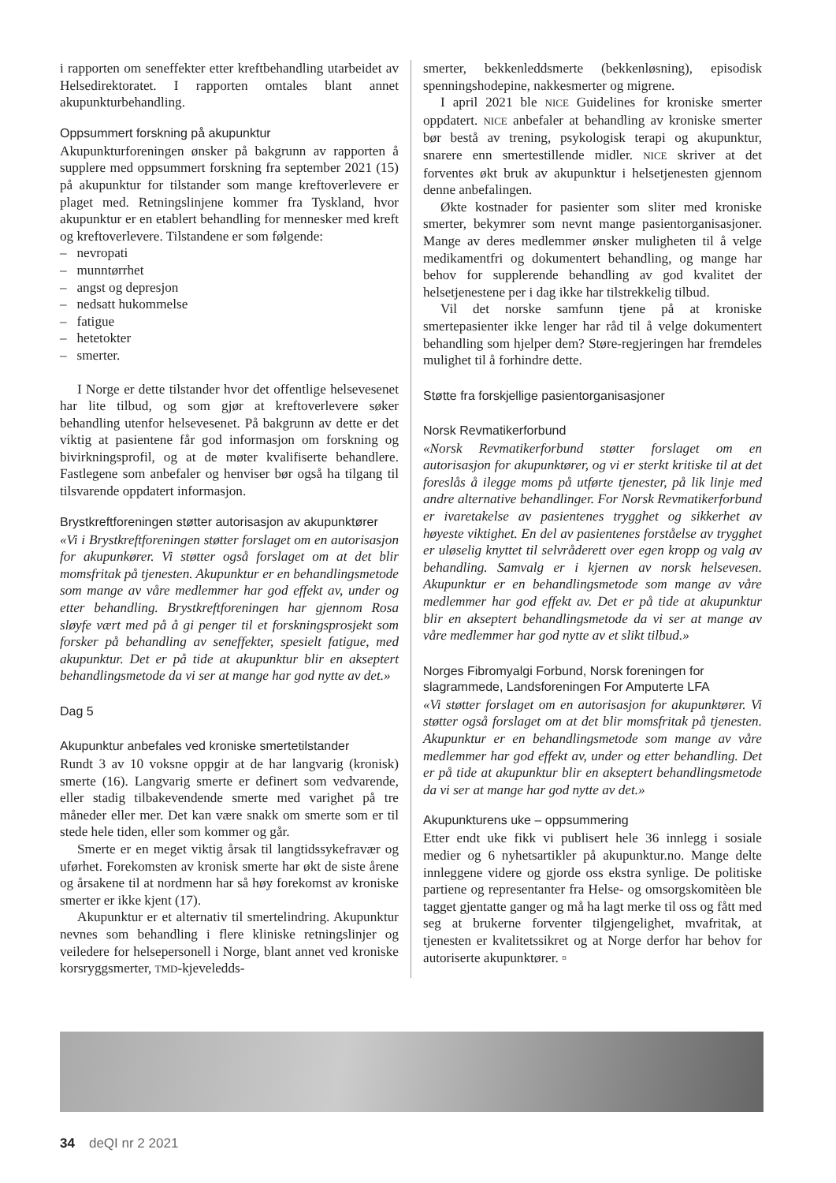i rapporten om seneffekter etter kreftbehandling utarbeidet av Helsedirektoratet. I rapporten omtales blant annet akupunkturbehandling.
Oppsummert forskning på akupunktur
Akupunkturforeningen ønsker på bakgrunn av rapporten å supplere med oppsummert forskning fra september 2021 (15) på akupunktur for tilstander som mange kreftoverlevere er plaget med. Retningslinjene kommer fra Tyskland, hvor akupunktur er en etablert behandling for mennesker med kreft og kreftoverlevere. Tilstandene er som følgende:
– nevropati
– munntørrhet
– angst og depresjon
– nedsatt hukommelse
– fatigue
– hetetokter
– smerter.
I Norge er dette tilstander hvor det offentlige helsevesenet har lite tilbud, og som gjør at kreftoverlevere søker behandling utenfor helsevesenet. På bakgrunn av dette er det viktig at pasientene får god informasjon om forskning og bivirkningsprofil, og at de møter kvalifiserte behandlere. Fastlegene som anbefaler og henviser bør også ha tilgang til tilsvarende oppdatert informasjon.
Brystkreftforeningen støtter autorisasjon av akupunktører
«Vi i Brystkreftforeningen støtter forslaget om en autorisasjon for akupunkører. Vi støtter også forslaget om at det blir momsfritak på tjenesten. Akupunktur er en behandlingsmetode som mange av våre medlemmer har god effekt av, under og etter behandling. Brystkreftforeningen har gjennom Rosa sløyfe vært med på å gi penger til et forskningsprosjekt som forsker på behandling av seneffekter, spesielt fatigue, med akupunktur. Det er på tide at akupunktur blir en akseptert behandlingsmetode da vi ser at mange har god nytte av det.»
Dag 5
Akupunktur anbefales ved kroniske smertetilstander
Rundt 3 av 10 voksne oppgir at de har langvarig (kronisk) smerte (16). Langvarig smerte er definert som vedvarende, eller stadig tilbakevendende smerte med varighet på tre måneder eller mer. Det kan være snakk om smerte som er til stede hele tiden, eller som kommer og går.
Smerte er en meget viktig årsak til langtidssykefravær og uførhet. Forekomsten av kronisk smerte har økt de siste årene og årsakene til at nordmenn har så høy forekomst av kroniske smerter er ikke kjent (17).
Akupunktur er et alternativ til smertelindring. Akupunktur nevnes som behandling i flere kliniske retningslinjer og veiledere for helsepersonell i Norge, blant annet ved kroniske korsryggsmerter, TMD-kjeveledds-
smerter, bekkenleddsmerte (bekkenløsning), episodisk spenningshodepine, nakkesmerter og migrene.
I april 2021 ble NICE Guidelines for kroniske smerter oppdatert. NICE anbefaler at behandling av kroniske smerter bør bestå av trening, psykologisk terapi og akupunktur, snarere enn smertestillende midler. NICE skriver at det forventes økt bruk av akupunktur i helsetjenesten gjennom denne anbefalingen.
Økte kostnader for pasienter som sliter med kroniske smerter, bekymrer som nevnt mange pasientorganisasjoner. Mange av deres medlemmer ønsker muligheten til å velge medikamentfri og dokumentert behandling, og mange har behov for supplerende behandling av god kvalitet der helsetjenestene per i dag ikke har tilstrekkelig tilbud.
Vil det norske samfunn tjene på at kroniske smertepasienter ikke lenger har råd til å velge dokumentert behandling som hjelper dem? Støre-regjeringen har fremdeles mulighet til å forhindre dette.
Støtte fra forskjellige pasientorganisasjoner
Norsk Revmatikerforbund
«Norsk Revmatikerforbund støtter forslaget om en autorisasjon for akupunktører, og vi er sterkt kritiske til at det foreslås å ilegge moms på utførte tjenester, på lik linje med andre alternative behandlinger. For Norsk Revmatikerforbund er ivaretakelse av pasientenes trygghet og sikkerhet av høyeste viktighet. En del av pasientenes forståelse av trygghet er uløselig knyttet til selvråderett over egen kropp og valg av behandling. Samvalg er i kjernen av norsk helsevesen. Akupunktur er en behandlingsmetode som mange av våre medlemmer har god effekt av. Det er på tide at akupunktur blir en akseptert behandlingsmetode da vi ser at mange av våre medlemmer har god nytte av et slikt tilbud.»
Norges Fibromyalgi Forbund, Norsk foreningen for slagrammede, Landsforeningen For Amputerte LFA
«Vi støtter forslaget om en autorisasjon for akupunktører. Vi støtter også forslaget om at det blir momsfritak på tjenesten. Akupunktur er en behandlingsmetode som mange av våre medlemmer har god effekt av, under og etter behandling. Det er på tide at akupunktur blir en akseptert behandlingsmetode da vi ser at mange har god nytte av det.»
Akupunkturens uke – oppsummering
Etter endt uke fikk vi publisert hele 36 innlegg i sosiale medier og 6 nyhetsartikler på akupunktur.no. Mange delte innleggene videre og gjorde oss ekstra synlige. De politiske partiene og representanter fra Helse- og omsorgskomitèen ble tagget gjentatte ganger og må ha lagt merke til oss og fått med seg at brukerne forventer tilgjengelighet, mvafritak, at tjenesten er kvalitetssikret og at Norge derfor har behov for autoriserte akupunktører. ▫
34 deQI nr 2 2021